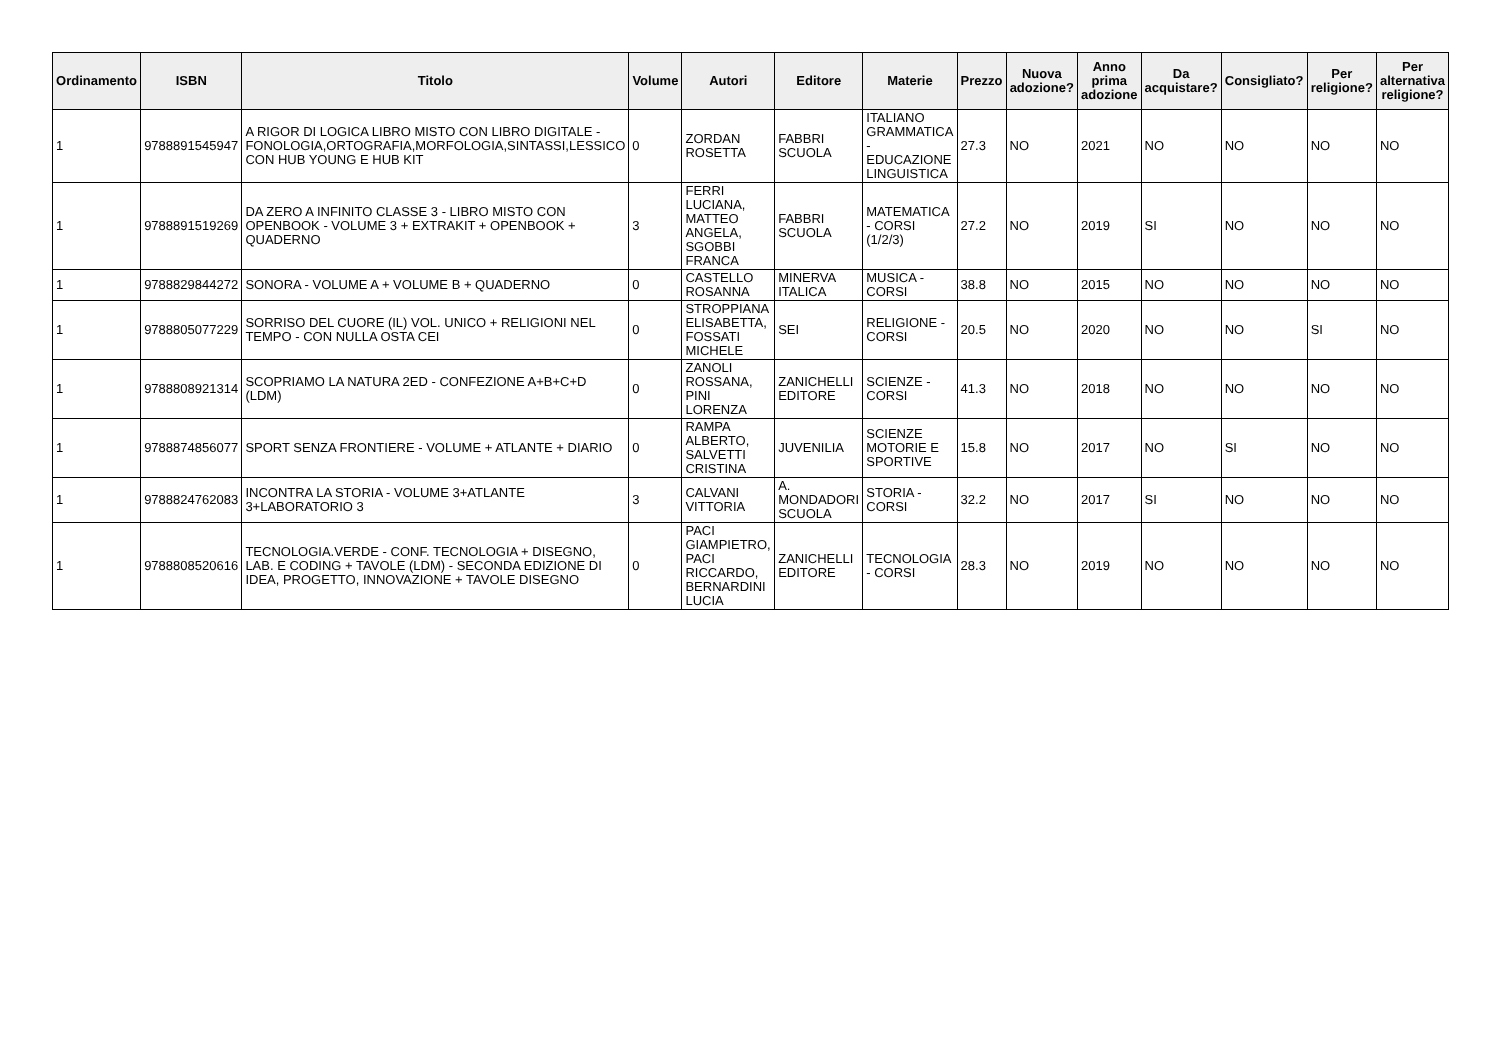| Ordinamento | ISBN | Titolo | Volume | Autori | Editore | Materie | Prezzo | Nuova adozione? | Anno prima adozione | Da acquistare? | Consigliato? | Per religione? | Per alternativa religione? |
| --- | --- | --- | --- | --- | --- | --- | --- | --- | --- | --- | --- | --- | --- |
| 1 | 9788891545947 | A RIGOR DI LOGICA LIBRO MISTO CON LIBRO DIGITALE - FONOLOGIA,ORTOGRAFIA,MORFOLOGIA,SINTASSI,LESSICO CON HUB YOUNG E HUB KIT | 0 | ZORDAN ROSETTA | FABBRI SCUOLA | ITALIANO GRAMMATICA - EDUCAZIONE LINGUISTICA | 27.3 | NO | 2021 | NO | NO | NO | NO |
| 1 | 9788891519269 | DA ZERO A INFINITO CLASSE 3 - LIBRO MISTO CON OPENBOOK - VOLUME 3 + EXTRAKIT + OPENBOOK + QUADERNO | 3 | FERRI LUCIANA, MATTEO ANGELA, SGOBBI FRANCA | FABBRI SCUOLA | MATEMATICA - CORSI (1/2/3) | 27.2 | NO | 2019 | SI | NO | NO | NO |
| 1 | 9788829844272 | SONORA - VOLUME A + VOLUME B + QUADERNO | 0 | CASTELLO ROSANNA | MINERVA ITALICA | MUSICA - CORSI | 38.8 | NO | 2015 | NO | NO | NO | NO |
| 1 | 9788805077229 | SORRISO DEL CUORE (IL) VOL. UNICO + RELIGIONI NEL TEMPO - CON NULLA OSTA CEI | 0 | STROPPIANA ELISABETTA, FOSSATI MICHELE | SEI | RELIGIONE - CORSI | 20.5 | NO | 2020 | NO | NO | SI | NO |
| 1 | 9788808921314 | SCOPRIAMO LA NATURA 2ED - CONFEZIONE A+B+C+D (LDM) | 0 | ZANOLI ROSSANA, PINI LORENZA | ZANICHELLI EDITORE | SCIENZE - CORSI | 41.3 | NO | 2018 | NO | NO | NO | NO |
| 1 | 9788874856077 | SPORT SENZA FRONTIERE - VOLUME + ATLANTE + DIARIO | 0 | RAMPA ALBERTO, SALVETTI CRISTINA | JUVENILIA | SCIENZE MOTORIE E SPORTIVE | 15.8 | NO | 2017 | NO | SI | NO | NO |
| 1 | 9788824762083 | INCONTRA LA STORIA - VOLUME 3+ATLANTE 3+LABORATORIO 3 | 3 | CALVANI VITTORIA | A. MONDADORI SCUOLA | STORIA - CORSI | 32.2 | NO | 2017 | SI | NO | NO | NO |
| 1 | 9788808520616 | TECNOLOGIA.VERDE - CONF. TECNOLOGIA + DISEGNO, LAB. E CODING + TAVOLE (LDM) - SECONDA EDIZIONE DI IDEA, PROGETTO, INNOVAZIONE + TAVOLE DISEGNO | 0 | PACI GIAMPIETRO, PACI RICCARDO, BERNARDINI LUCIA | ZANICHELLI EDITORE | TECNOLOGIA - CORSI | 28.3 | NO | 2019 | NO | NO | NO | NO |